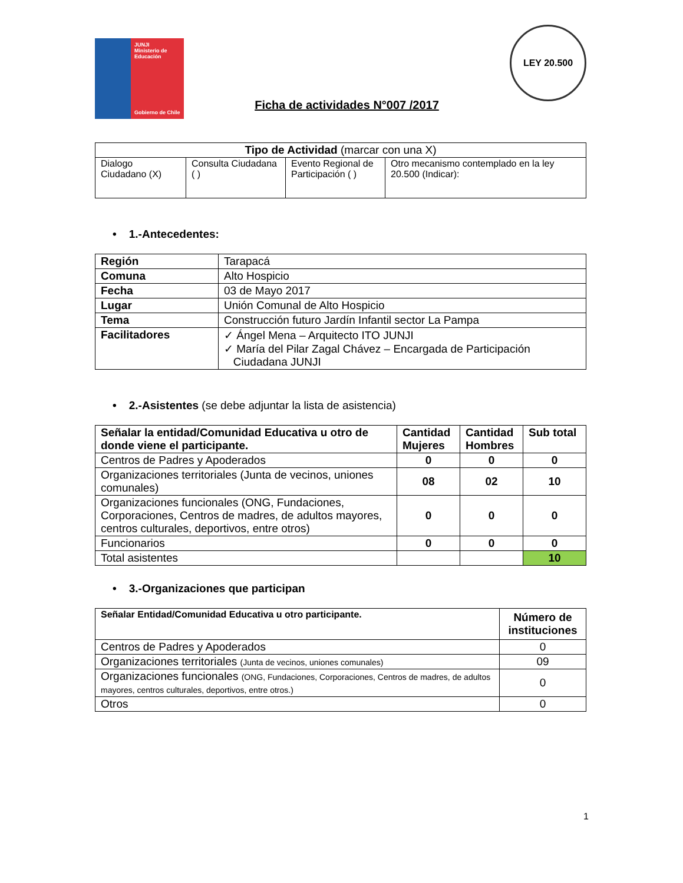JUNJI
Ministerio de
Educación
Gobierno de Chile
Ficha de actividades N°007 /2017
LEY 20.500
| Tipo de Actividad (marcar con una X) | | | |
| --- | --- | --- | --- |
| Dialogo Ciudadano (X) | Consulta Ciudadana ( ) | Evento Regional de Participación ( ) | Otro mecanismo contemplado en la ley 20.500 (Indicar): |
• 1.-Antecedentes:
| Región | Tarapacá |
| Comuna | Alto Hospicio |
| Fecha | 03 de Mayo 2017 |
| Lugar | Unión Comunal de Alto Hospicio |
| Tema | Construcción futuro Jardín Infantil sector La Pampa |
| Facilitadores | ✓ Ángel Mena – Arquitecto ITO JUNJI ✓ María del Pilar Zagal Chávez – Encargada de Participación Ciudadana JUNJI |
• 2.-Asistentes (se debe adjuntar la lista de asistencia)
| Señalar la entidad/Comunidad Educativa u otro de donde viene el participante. | Cantidad Mujeres | Cantidad Hombres | Sub total |
| Centros de Padres y Apoderados | 0 | 0 | 0 |
| Organizaciones territoriales (Junta de vecinos, uniones comunales) | 08 | 02 | 10 |
| Organizaciones funcionales (ONG, Fundaciones, Corporaciones, Centros de madres, de adultos mayores, centros culturales, deportivos, entre otros) | 0 | 0 | 0 |
| Funcionarios | 0 | 0 | 0 |
| Total asistentes | | | 10 |
• 3.-Organizaciones que participan
| Señalar Entidad/Comunidad Educativa u otro participante. | Número de instituciones |
| Centros de Padres y Apoderados | 0 |
| Organizaciones territoriales (Junta de vecinos, uniones comunales) | 09 |
| Organizaciones funcionales (ONG, Fundaciones, Corporaciones, Centros de madres, de adultos mayores, centros culturales, deportivos, entre otros.) | 0 |
| Otros | 0 |
1